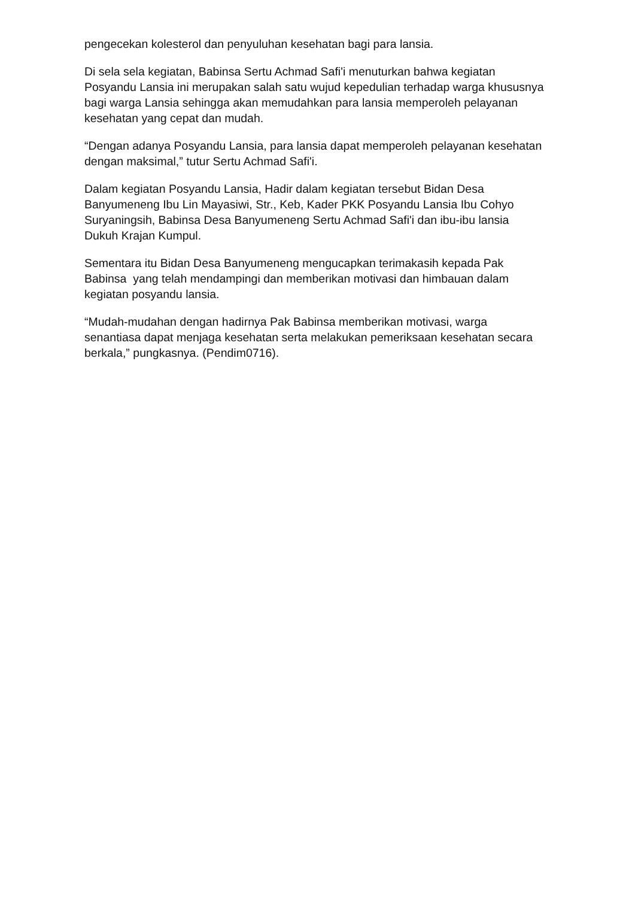pengecekan kolesterol dan penyuluhan kesehatan bagi para lansia.
Di sela sela kegiatan, Babinsa Sertu Achmad Safi'i menuturkan bahwa kegiatan Posyandu Lansia ini merupakan salah satu wujud kepedulian terhadap warga khususnya bagi warga Lansia sehingga akan memudahkan para lansia memperoleh pelayanan kesehatan yang cepat dan mudah.
“Dengan adanya Posyandu Lansia, para lansia dapat memperoleh pelayanan kesehatan dengan maksimal,” tutur Sertu Achmad Safi'i.
Dalam kegiatan Posyandu Lansia, Hadir dalam kegiatan tersebut Bidan Desa Banyumeneng Ibu Lin Mayasiwi, Str., Keb, Kader PKK Posyandu Lansia Ibu Cohyo Suryaningsih, Babinsa Desa Banyumeneng Sertu Achmad Safi'i dan ibu-ibu lansia Dukuh Krajan Kumpul.
Sementara itu Bidan Desa Banyumeneng mengucapkan terimakasih kepada Pak Babinsa yang telah mendampingi dan memberikan motivasi dan himbauan dalam kegiatan posyandu lansia.
“Mudah-mudahan dengan hadirnya Pak Babinsa memberikan motivasi, warga senantiasa dapat menjaga kesehatan serta melakukan pemeriksaan kesehatan secara berkala,” pungkasnya. (Pendim0716).